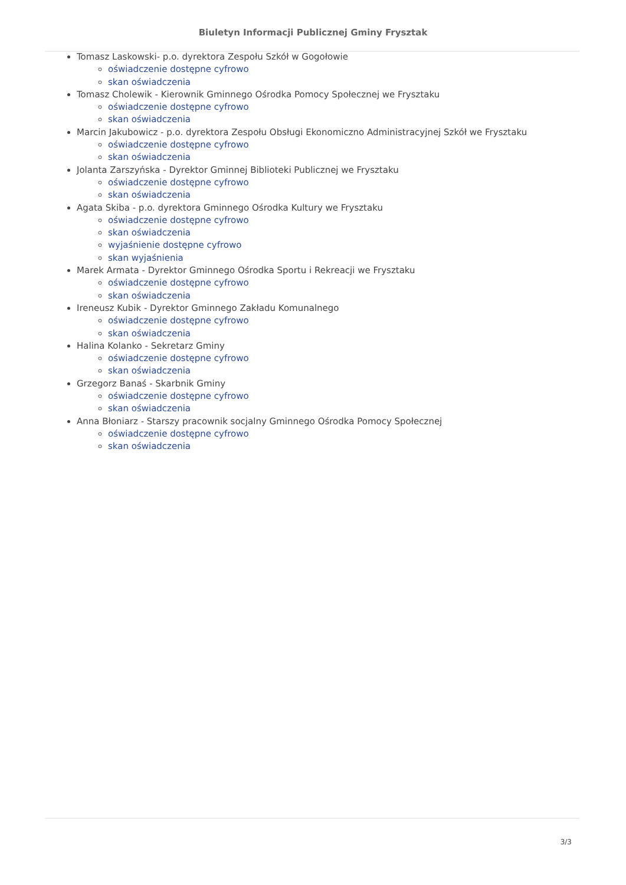Biuletyn Informacji Publicznej Gminy Frysztak
Tomasz Laskowski- p.o. dyrektora Zespołu Szkół w Gogołowie
oświadczenie dostępne cyfrowo
skan oświadczenia
Tomasz Cholewik - Kierownik Gminnego Ośrodka Pomocy Społecznej we Frysztaku
oświadczenie dostępne cyfrowo
skan oświadczenia
Marcin Jakubowicz - p.o. dyrektora Zespołu Obsługi Ekonomiczno Administracyjnej Szkół we Frysztaku
oświadczenie dostępne cyfrowo
skan oświadczenia
Jolanta Zarszyńska - Dyrektor Gminnej Biblioteki Publicznej we Frysztaku
oświadczenie dostępne cyfrowo
skan oświadczenia
Agata Skiba - p.o. dyrektora Gminnego Ośrodka Kultury we Frysztaku
oświadczenie dostępne cyfrowo
skan oświadczenia
wyjaśnienie dostępne cyfrowo
skan wyjaśnienia
Marek Armata - Dyrektor Gminnego Ośrodka Sportu i Rekreacji we Frysztaku
oświadczenie dostępne cyfrowo
skan oświadczenia
Ireneusz Kubik - Dyrektor Gminnego Zakładu Komunalnego
oświadczenie dostępne cyfrowo
skan oświadczenia
Halina Kolanko - Sekretarz Gminy
oświadczenie dostępne cyfrowo
skan oświadczenia
Grzegorz Banaś - Skarbnik Gminy
oświadczenie dostępne cyfrowo
skan oświadczenia
Anna Błoniarz - Starszy pracownik socjalny Gminnego Ośrodka Pomocy Społecznej
oświadczenie dostępne cyfrowo
skan oświadczenia
3/3